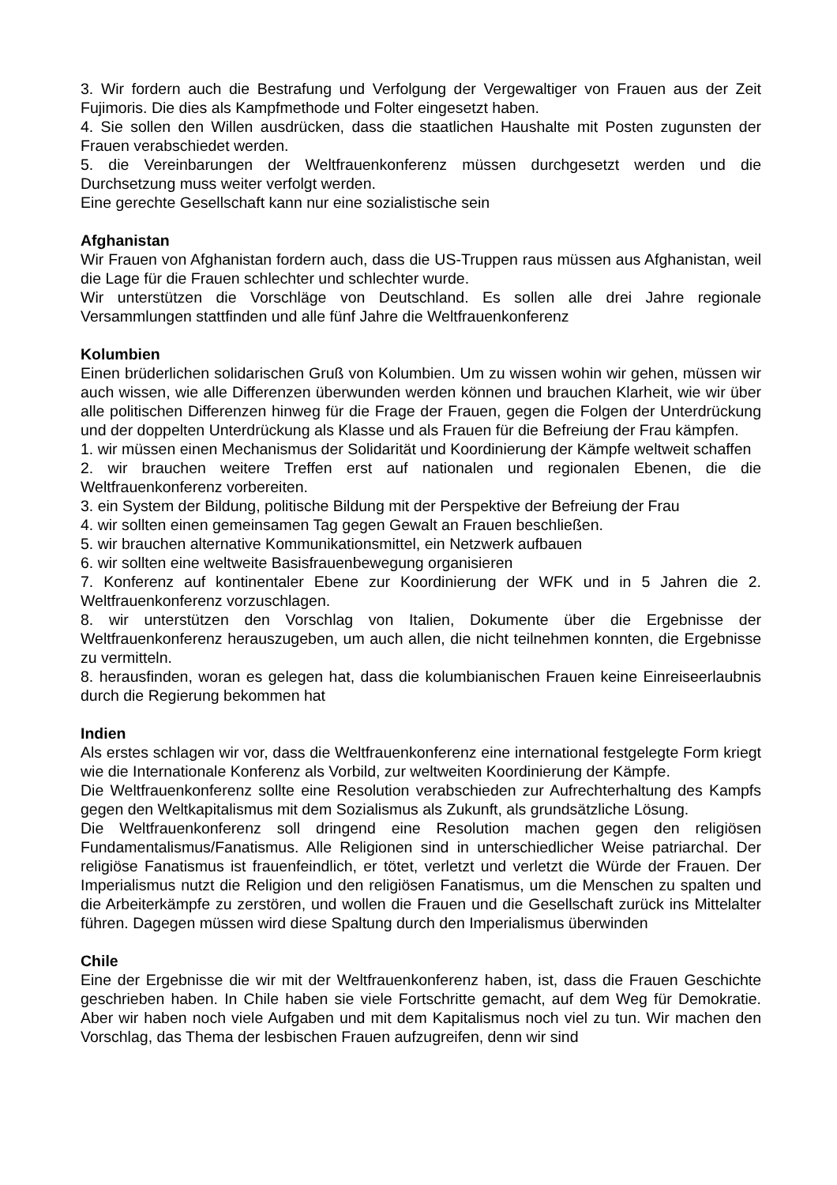3. Wir fordern auch die Bestrafung und Verfolgung der Vergewaltiger von Frauen aus der Zeit Fujimoris. Die dies als Kampfmethode und Folter eingesetzt haben.
4. Sie sollen den Willen ausdrücken, dass die staatlichen Haushalte mit Posten zugunsten der Frauen verabschiedet werden.
5. die Vereinbarungen der Weltfrauenkonferenz müssen durchgesetzt werden und die Durchsetzung muss weiter verfolgt werden.
Eine gerechte Gesellschaft kann nur eine sozialistische sein
Afghanistan
Wir Frauen von Afghanistan fordern auch, dass die US-Truppen raus müssen aus Afghanistan, weil die Lage für die Frauen schlechter und schlechter wurde.
Wir unterstützen die Vorschläge von Deutschland. Es sollen alle drei Jahre regionale Versammlungen stattfinden und alle fünf Jahre die Weltfrauenkonferenz
Kolumbien
Einen brüderlichen solidarischen Gruß von Kolumbien. Um zu wissen wohin wir gehen, müssen wir auch wissen, wie alle Differenzen überwunden werden können und brauchen Klarheit, wie wir über alle politischen Differenzen hinweg für die Frage der Frauen, gegen die Folgen der Unterdrückung und der doppelten Unterdrückung als Klasse und als Frauen für die Befreiung der Frau kämpfen.
1. wir müssen einen Mechanismus der Solidarität und Koordinierung der Kämpfe weltweit schaffen
2. wir brauchen weitere Treffen erst auf nationalen und regionalen Ebenen, die die Weltfrauenkonferenz vorbereiten.
3. ein System der Bildung, politische Bildung mit der Perspektive der Befreiung der Frau
4. wir sollten einen gemeinsamen Tag gegen Gewalt an Frauen beschließen.
5. wir brauchen alternative Kommunikationsmittel, ein Netzwerk aufbauen
6. wir sollten eine weltweite Basisfrauenbewegung organisieren
7. Konferenz auf kontinentaler Ebene zur Koordinierung der WFK und in 5 Jahren die 2. Weltfrauenkonferenz vorzuschlagen.
8. wir unterstützen den Vorschlag von Italien, Dokumente über die Ergebnisse der Weltfrauenkonferenz herauszugeben, um auch allen, die nicht teilnehmen konnten, die Ergebnisse zu vermitteln.
8. herausfinden, woran es gelegen hat, dass die kolumbianischen Frauen keine Einreiseerlaubnis durch die Regierung bekommen hat
Indien
Als erstes schlagen wir vor, dass die Weltfrauenkonferenz eine international festgelegte Form kriegt wie die Internationale Konferenz als Vorbild, zur weltweiten Koordinierung der Kämpfe.
Die Weltfrauenkonferenz sollte eine Resolution verabschieden zur Aufrechterhaltung des Kampfs gegen den Weltkapitalismus mit dem Sozialismus als Zukunft, als grundsätzliche Lösung.
Die Weltfrauenkonferenz soll dringend eine Resolution machen gegen den religiösen Fundamentalismus/Fanatismus. Alle Religionen sind in unterschiedlicher Weise patriarchal. Der religiöse Fanatismus ist frauenfeindlich, er tötet, verletzt und verletzt die Würde der Frauen. Der Imperialismus nutzt die Religion und den religiösen Fanatismus, um die Menschen zu spalten und die Arbeiterkämpfe zu zerstören, und wollen die Frauen und die Gesellschaft zurück ins Mittelalter führen. Dagegen müssen wird diese Spaltung durch den Imperialismus überwinden
Chile
Eine der Ergebnisse die wir mit der Weltfrauenkonferenz haben, ist, dass die Frauen Geschichte geschrieben haben. In Chile haben sie viele Fortschritte gemacht, auf dem Weg für Demokratie. Aber wir haben noch viele Aufgaben und mit dem Kapitalismus noch viel zu tun. Wir machen den Vorschlag, das Thema der lesbischen Frauen aufzugreifen, denn wir sind